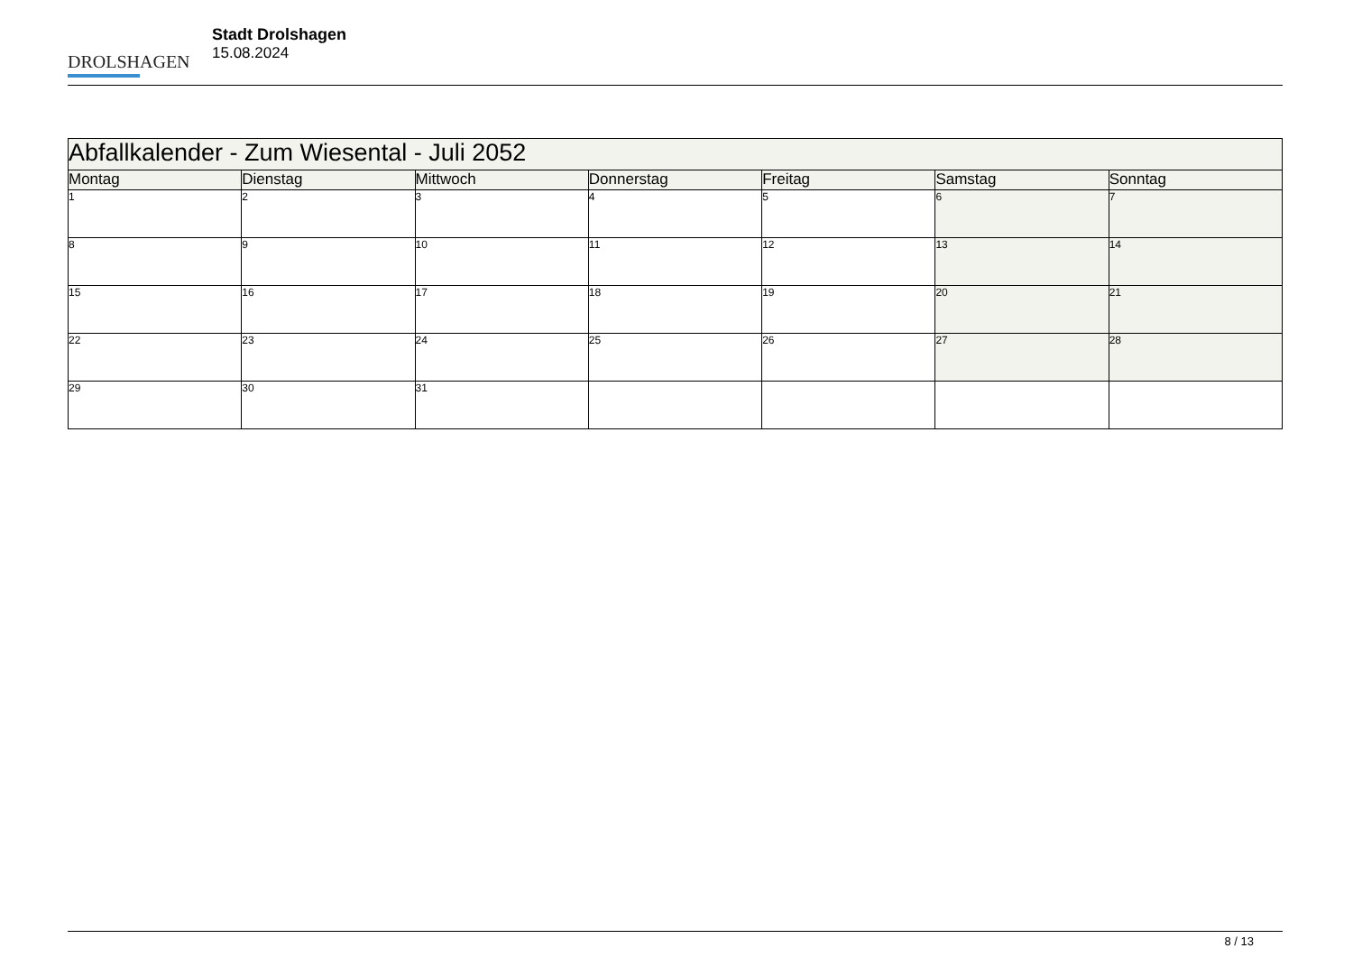DROLSHAGEN
Stadt Drolshagen
15.08.2024
| Abfallkalender - Zum Wiesental - Juli 2052 | | | | | | |
| Montag | Dienstag | Mittwoch | Donnerstag | Freitag | Samstag | Sonntag |
| 1 | 2 | 3 | 4 | 5 | 6 | 7 |
| 8 | 9 | 10 | 11 | 12 | 13 | 14 |
| 15 | 16 | 17 | 18 | 19 | 20 | 21 |
| 22 | 23 | 24 | 25 | 26 | 27 | 28 |
| 29 | 30 | 31 | | | | |
8 / 13